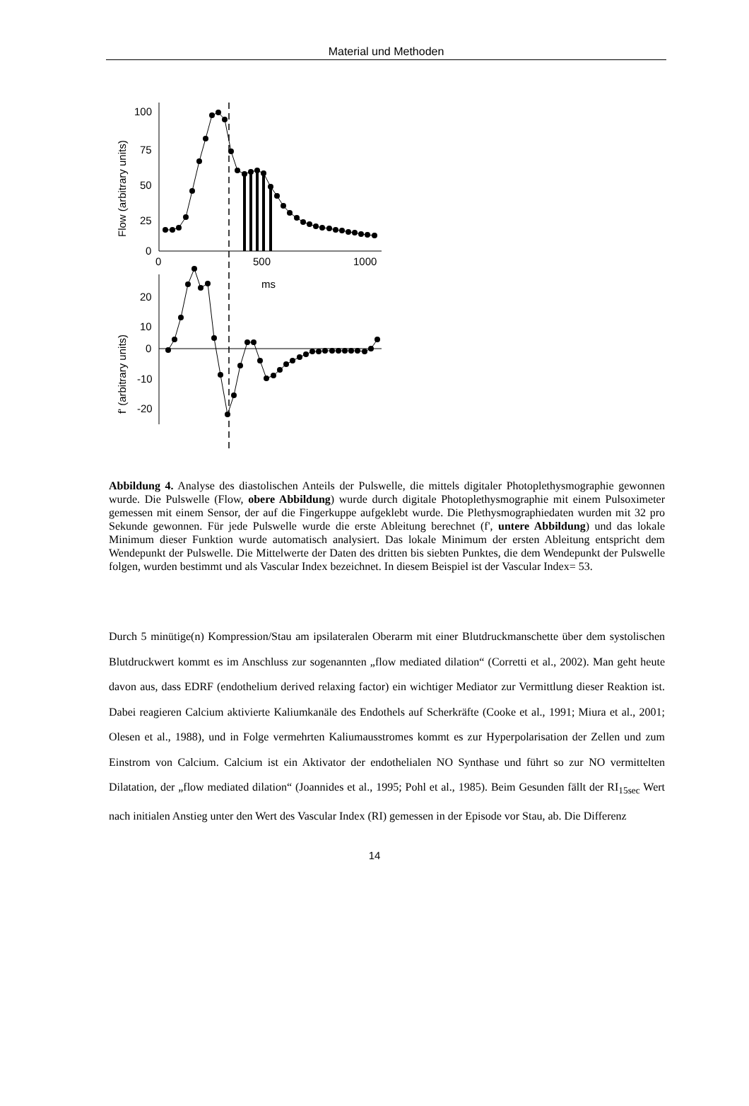Material und Methoden
100
75
50
25
0
0
500
1000
ms
Flow (arbitrary units)
20
10
0
-10
-20
f' (arbitrary units)
Abbildung 4. Analyse des diastolischen Anteils der Pulswelle, die mittels digitaler Photoplethysmographie gewonnen wurde. Die Pulswelle (Flow, obere Abbildung) wurde durch digitale Photoplethysmographie mit einem Pulsoximeter gemessen mit einem Sensor, der auf die Fingerkuppe aufgeklebt wurde. Die Plethysmographiedaten wurden mit 32 pro Sekunde gewonnen. Für jede Pulswelle wurde die erste Ableitung berechnet (f', untere Abbildung) und das lokale Minimum dieser Funktion wurde automatisch analysiert. Das lokale Minimum der ersten Ableitung entspricht dem Wendepunkt der Pulswelle. Die Mittelwerte der Daten des dritten bis siebten Punktes, die dem Wendepunkt der Pulswelle folgen, wurden bestimmt und als Vascular Index bezeichnet. In diesem Beispiel ist der Vascular Index= 53.
Durch 5 minütige(n) Kompression/Stau am ipsilateralen Oberarm mit einer Blutdruckmanschette über dem systolischen Blutdruckwert kommt es im Anschluss zur sogenannten „flow mediated dilation“ (Corretti et al., 2002). Man geht heute davon aus, dass EDRF (endothelium derived relaxing factor) ein wichtiger Mediator zur Vermittlung dieser Reaktion ist. Dabei reagieren Calcium aktivierte Kaliumkanäle des Endothels auf Scherkräfte (Cooke et al., 1991; Miura et al., 2001; Olesen et al., 1988), und in Folge vermehrten Kaliumausstromes kommt es zur Hyperpolarisation der Zellen und zum Einstrom von Calcium. Calcium ist ein Aktivator der endothelialen NO Synthase und führt so zur NO vermittelten Dilatation, der „flow mediated dilation“ (Joannides et al., 1995; Pohl et al., 1985). Beim Gesunden fällt der RI<sub>15sec</sub> Wert nach initialen Anstieg unter den Wert des Vascular Index (RI) gemessen in der Episode vor Stau, ab. Die Differenz
14